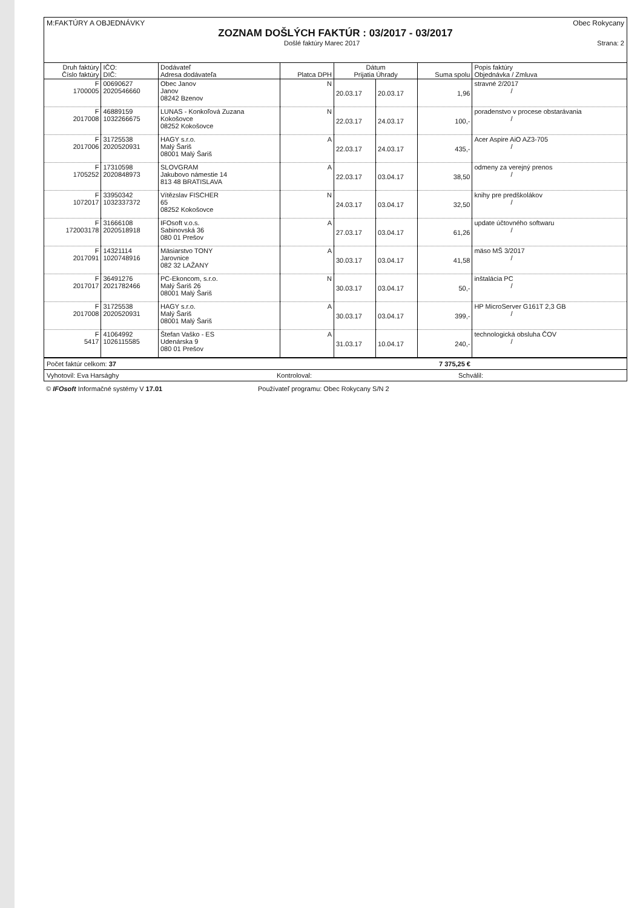M:FAKTÚRY A OBJEDNÁVKY Obec Rokycany
ZOZNAM DOŠLÝCH FAKTÚR : 03/2017 - 03/2017
Došlé faktúry Marec 2017 Strana: 2
| Druh faktúry Číslo faktúry | IČO: DIČ: | Dodávateľ Adresa dodávateľa | Platca DPH | Dátum Prijatia Úhrady | | Suma spolu | Popis faktúry Objednávka / Zmluva |
| --- | --- | --- | --- | --- | --- | --- | --- |
| F 1700005 | 00690627 2020546660 | Obec Janov Janov 08242 Bzenov | N | 20.03.17 | 20.03.17 | 1,96 | stravné 2/2017 / |
| F 2017008 | 46889159 1032266675 | LUNAS - Konkoľová Zuzana Kokošovce 08252 Kokošovce | N | 22.03.17 | 24.03.17 | 100,- | poradenstvo v procese obstarávania / |
| F 2017006 | 31725538 2020520931 | HAGY s.r.o. Malý Šariš 08001 Malý Šariš | A | 22.03.17 | 24.03.17 | 435,- | Acer Aspire AiO AZ3-705 / |
| F 1705252 | 17310598 2020848973 | SLOVGRAM Jakubovo námestie 14 813 48 BRATISLAVA | A | 22.03.17 | 03.04.17 | 38,50 | odmeny za verejný prenos / |
| F 1072017 | 33950342 1032337372 | Vítězslav FISCHER 65 08252 Kokošovce | N | 24.03.17 | 03.04.17 | 32,50 | knihy pre predškolákov / |
| F 172003178 | 31666108 2020518918 | IFOsoft v.o.s. Sabinovská 36 080 01 Prešov | A | 27.03.17 | 03.04.17 | 61,26 | update účtovného softwaru / |
| F 2017091 | 14321114 1020748916 | Mäsiarstvo TONY Jarovnice 082 32 LAŽANY | A | 30.03.17 | 03.04.17 | 41,58 | mäso MŠ 3/2017 / |
| F 2017017 | 36491276 2021782466 | PC-Ekoncom, s.r.o. Malý Šariš 26 08001 Malý Šariš | N | 30.03.17 | 03.04.17 | 50,- | inštalácia PC / |
| F 2017008 | 31725538 2020520931 | HAGY s.r.o. Malý Šariš 08001 Malý Šariš | A | 30.03.17 | 03.04.17 | 399,- | HP MicroServer G161T 2,3 GB / |
| F 5417 | 41064992 1026115585 | Štefan Vaško - ES Udenárska 9 080 01 Prešov | A | 31.03.17 | 10.04.17 | 240,- | technologická obsluha ČOV / |
Počet faktúr celkom: 37 7 375,25 €
Vyhotovil: Eva Harsághy Kontroloval: Schválil:
© IFOsoft Informačné systémy V 17.01 Používateľ programu: Obec Rokycany S/N 2